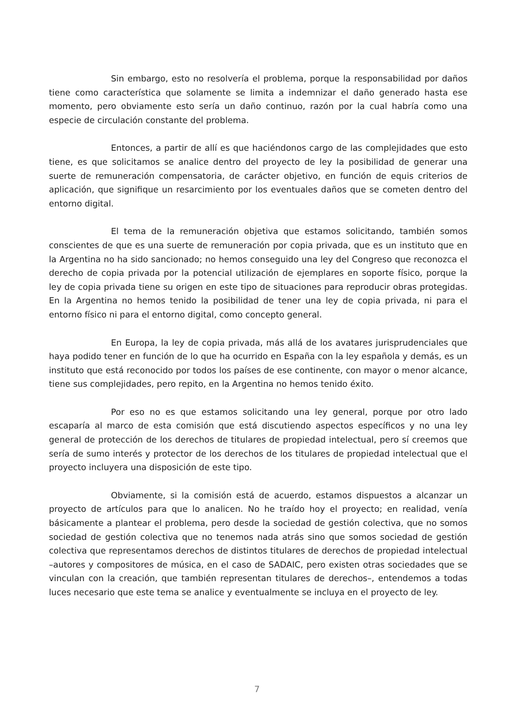Sin embargo, esto no resolvería el problema, porque la responsabilidad por daños tiene como característica que solamente se limita a indemnizar el daño generado hasta ese momento, pero obviamente esto sería un daño continuo, razón por la cual habría como una especie de circulación constante del problema.
Entonces, a partir de allí es que haciéndonos cargo de las complejidades que esto tiene, es que solicitamos se analice dentro del proyecto de ley la posibilidad de generar una suerte de remuneración compensatoria, de carácter objetivo, en función de equis criterios de aplicación, que signifique un resarcimiento por los eventuales daños que se cometen dentro del entorno digital.
El tema de la remuneración objetiva que estamos solicitando, también somos conscientes de que es una suerte de remuneración por copia privada, que es un instituto que en la Argentina no ha sido sancionado; no hemos conseguido una ley del Congreso que reconozca el derecho de copia privada por la potencial utilización de ejemplares en soporte físico, porque la ley de copia privada tiene su origen en este tipo de situaciones para reproducir obras protegidas. En la Argentina no hemos tenido la posibilidad de tener una ley de copia privada, ni para el entorno físico ni para el entorno digital, como concepto general.
En Europa, la ley de copia privada, más allá de los avatares jurisprudenciales que haya podido tener en función de lo que ha ocurrido en España con la ley española y demás, es un instituto que está reconocido por todos los países de ese continente, con mayor o menor alcance, tiene sus complejidades, pero repito, en la Argentina no hemos tenido éxito.
Por eso no es que estamos solicitando una ley general, porque por otro lado escaparía al marco de esta comisión que está discutiendo aspectos específicos y no una ley general de protección de los derechos de titulares de propiedad intelectual, pero sí creemos que sería de sumo interés y protector de los derechos de los titulares de propiedad intelectual que el proyecto incluyera una disposición de este tipo.
Obviamente, si la comisión está de acuerdo, estamos dispuestos a alcanzar un proyecto de artículos para que lo analicen. No he traído hoy el proyecto; en realidad, venía básicamente a plantear el problema, pero desde la sociedad de gestión colectiva, que no somos sociedad de gestión colectiva que no tenemos nada atrás sino que somos sociedad de gestión colectiva que representamos derechos de distintos titulares de derechos de propiedad intelectual –autores y compositores de música, en el caso de SADAIC, pero existen otras sociedades que se vinculan con la creación, que también representan titulares de derechos–, entendemos a todas luces necesario que este tema se analice y eventualmente se incluya en el proyecto de ley.
7